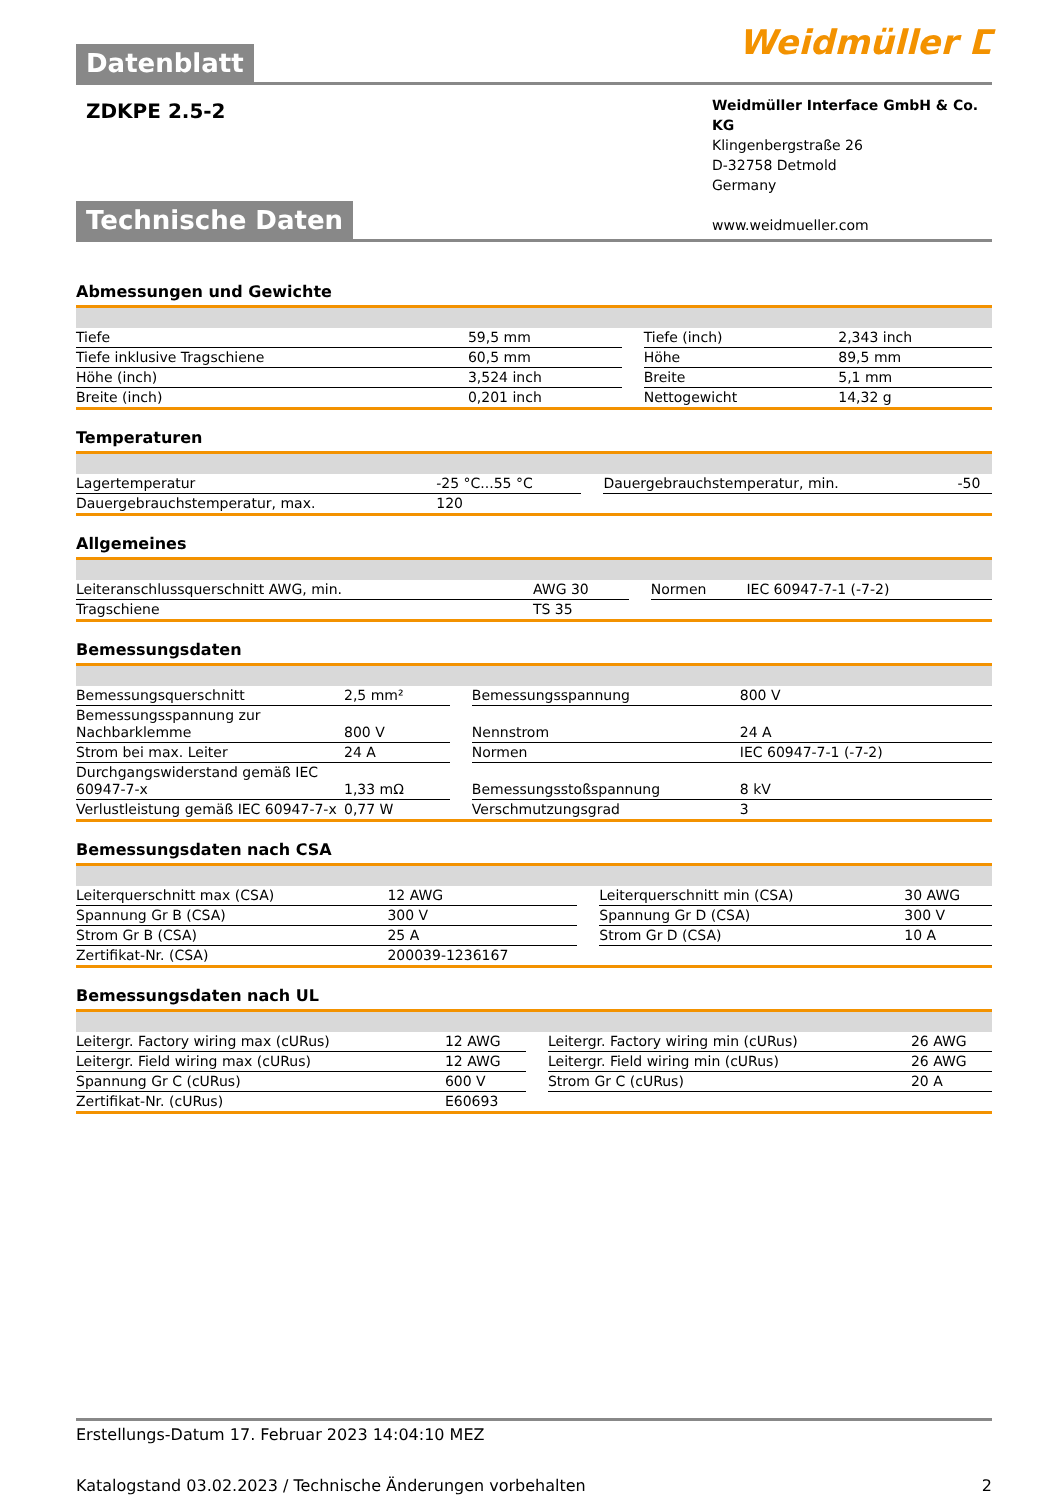Weidmüller ⵎ
Datenblatt
ZDKPE 2.5-2
Weidmüller Interface GmbH & Co. KG
Klingenbergstraße 26
D-32758 Detmold
Germany
www.weidmueller.com
Technische Daten
Abmessungen und Gewichte
| Tiefe | 59,5 mm | | Tiefe (inch) | 2,343 inch |
| Tiefe inklusive Tragschiene | 60,5 mm | | Höhe | 89,5 mm |
| Höhe (inch) | 3,524 inch | | Breite | 5,1 mm |
| Breite (inch) | 0,201 inch | | Nettogewicht | 14,32 g |
Temperaturen
| Lagertemperatur | -25 °C...55 °C | | Dauergebrauchstemperatur, min. | -50 |
| Dauergebrauchstemperatur, max. | 120 | | | |
Allgemeines
| Leiteranschlussquerschnitt AWG, min. | AWG 30 | | Normen | IEC 60947-7-1 (-7-2) |
| Tragschiene | TS 35 | | | |
Bemessungsdaten
| Bemessungsquerschnitt | 2,5 mm² | | Bemessungsspannung | 800 V |
| Bemessungsspannung zur Nachbarklemme | 800 V | | Nennstrom | 24 A |
| Strom bei max. Leiter | 24 A | | Normen | IEC 60947-7-1 (-7-2) |
| Durchgangswiderstand gemäß IEC 60947-7-x | 1,33 mΩ | | Bemessungsstoßspannung | 8 kV |
| Verlustleistung gemäß IEC 60947-7-x | 0,77 W | | Verschmutzungsgrad | 3 |
Bemessungsdaten nach CSA
| Leiterquerschnitt max (CSA) | 12 AWG | | Leiterquerschnitt min (CSA) | 30 AWG |
| Spannung Gr B (CSA) | 300 V | | Spannung Gr D (CSA) | 300 V |
| Strom Gr B (CSA) | 25 A | | Strom Gr D (CSA) | 10 A |
| Zertifikat-Nr. (CSA) | 200039-1236167 | | | |
Bemessungsdaten nach UL
| Leitergr. Factory wiring max (cURus) | 12 AWG | | Leitergr. Factory wiring min (cURus) | 26 AWG |
| Leitergr. Field wiring max (cURus) | 12 AWG | | Leitergr. Field wiring min (cURus) | 26 AWG |
| Spannung Gr C (cURus) | 600 V | | Strom Gr C (cURus) | 20 A |
| Zertifikat-Nr. (cURus) | E60693 | | | |
Erstellungs-Datum 17. Februar 2023 14:04:10 MEZ
Katalogstand 03.02.2023 / Technische Änderungen vorbehalten 2